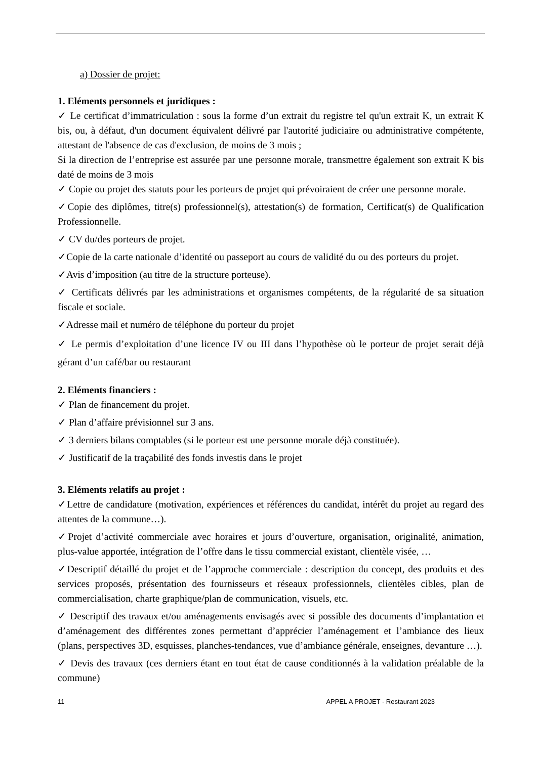a) Dossier de projet:
1. Eléments personnels et juridiques :
✓ Le certificat d’immatriculation : sous la forme d’un extrait du registre tel qu'un extrait K, un extrait K bis, ou, à défaut, d'un document équivalent délivré par l'autorité judiciaire ou administrative compétente, attestant de l'absence de cas d'exclusion, de moins de 3 mois ;
Si la direction de l’entreprise est assurée par une personne morale, transmettre également son extrait K bis daté de moins de 3 mois
✓ Copie ou projet des statuts pour les porteurs de projet qui prévoiraient de créer une personne morale.
✓Copie des diplômes, titre(s) professionnel(s), attestation(s) de formation, Certificat(s) de Qualification Professionnelle.
✓ CV du/des porteurs de projet.
✓Copie de la carte nationale d’identité ou passeport au cours de validité du ou des porteurs du projet.
✓Avis d’imposition (au titre de la structure porteuse).
✓ Certificats délivrés par les administrations et organismes compétents, de la régularité de sa situation fiscale et sociale.
✓Adresse mail et numéro de téléphone du porteur du projet
✓ Le permis d’exploitation d’une licence IV ou III dans l’hypothèse où le porteur de projet serait déjà gérant d’un café/bar ou restaurant
2. Eléments financiers :
✓ Plan de financement du projet.
✓ Plan d’affaire prévisionnel sur 3 ans.
✓ 3 derniers bilans comptables (si le porteur est une personne morale déjà constituée).
✓ Justificatif de la traçabilité des fonds investis dans le projet
3. Eléments relatifs au projet :
✓Lettre de candidature (motivation, expériences et références du candidat, intérêt du projet au regard des attentes de la commune…).
✓Projet d’activité commerciale avec horaires et jours d’ouverture, organisation, originalité, animation, plus-value apportée, intégration de l’offre dans le tissu commercial existant, clientèle visée, …
✓Descriptif détaillé du projet et de l’approche commerciale : description du concept, des produits et des services proposés, présentation des fournisseurs et réseaux professionnels, clientèles cibles, plan de commercialisation, charte graphique/plan de communication, visuels, etc.
✓ Descriptif des travaux et/ou aménagements envisagés avec si possible des documents d’implantation et d’aménagement des différentes zones permettant d’apprécier l’aménagement et l’ambiance des lieux (plans, perspectives 3D, esquisses, planches-tendances, vue d’ambiance générale, enseignes, devanture …).
✓ Devis des travaux (ces derniers étant en tout état de cause conditionnés à la validation préalable de la commune)
11 APPEL A PROJET - Restaurant 2023